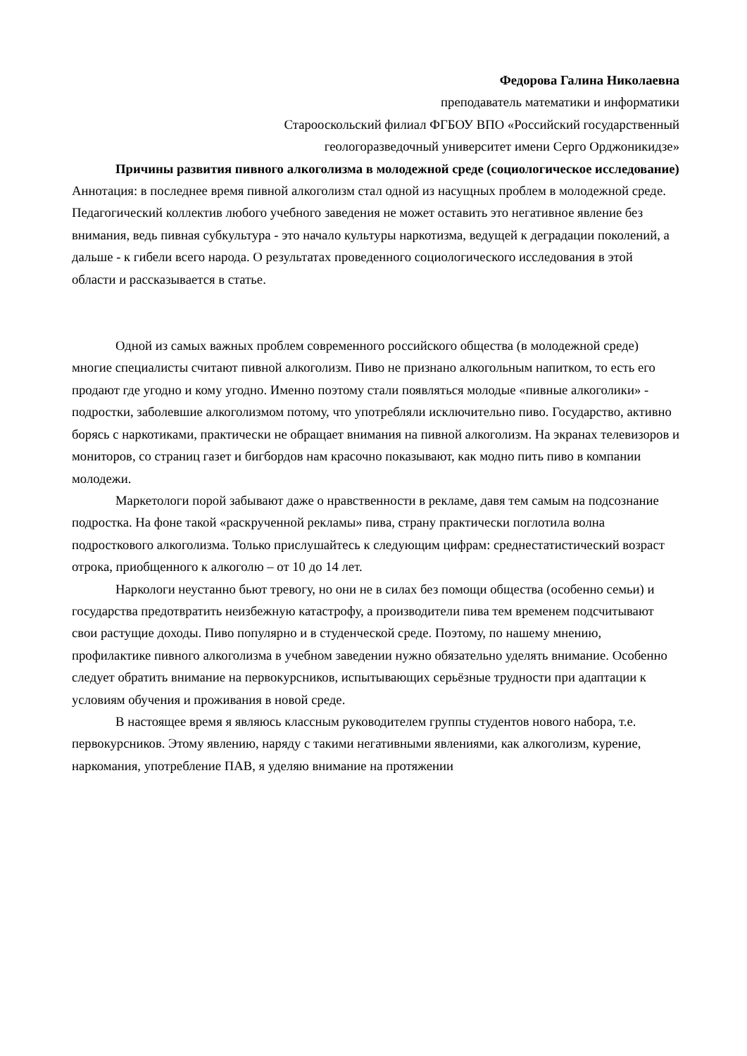Федорова Галина Николаевна
преподаватель математики и информатики
Старооскольский филиал ФГБОУ ВПО «Российский государственный
геологоразведочный университет имени Серго Орджоникидзе»
Причины развития пивного алкоголизма в молодежной среде (социологическое исследование)
Аннотация: в последнее время пивной алкоголизм стал одной из насущных проблем в молодежной среде. Педагогический коллектив любого учебного заведения не может оставить это негативное явление без внимания, ведь пивная субкультура - это начало культуры наркотизма, ведущей к деградации поколений, а дальше - к гибели всего народа. О результатах проведенного социологического исследования в этой области и рассказывается в статье.
Одной из самых важных проблем современного российского общества (в молодежной среде) многие специалисты считают пивной алкоголизм. Пиво не признано алкогольным напитком, то есть его продают где угодно и кому угодно. Именно поэтому стали появляться молодые «пивные алкоголики» - подростки, заболевшие алкоголизмом потому, что употребляли исключительно пиво. Государство, активно борясь с наркотиками, практически не обращает внимания на пивной алкоголизм. На экранах телевизоров и мониторов, со страниц газет и бигбордов нам красочно показывают, как модно пить пиво в компании молодежи.
Маркетологи порой забывают даже о нравственности в рекламе, давя тем самым на подсознание подростка. На фоне такой «раскрученной рекламы» пива, страну практически поглотила волна подросткового алкоголизма. Только прислушайтесь к следующим цифрам: среднестатистический возраст отрока, приобщенного к алкоголю – от 10 до 14 лет.
Наркологи неустанно бьют тревогу, но они не в силах без помощи общества (особенно семьи) и государства предотвратить неизбежную катастрофу, а производители пива тем временем подсчитывают свои растущие доходы. Пиво популярно и в студенческой среде. Поэтому, по нашему мнению, профилактике пивного алкоголизма в учебном заведении нужно обязательно уделять внимание. Особенно следует обратить внимание на первокурсников, испытывающих серьёзные трудности при адаптации к условиям обучения и проживания в новой среде.
В настоящее время я являюсь классным руководителем группы студентов нового набора, т.е. первокурсников. Этому явлению, наряду с такими негативными явлениями, как алкоголизм, курение, наркомания, употребление ПАВ, я уделяю внимание на протяжении